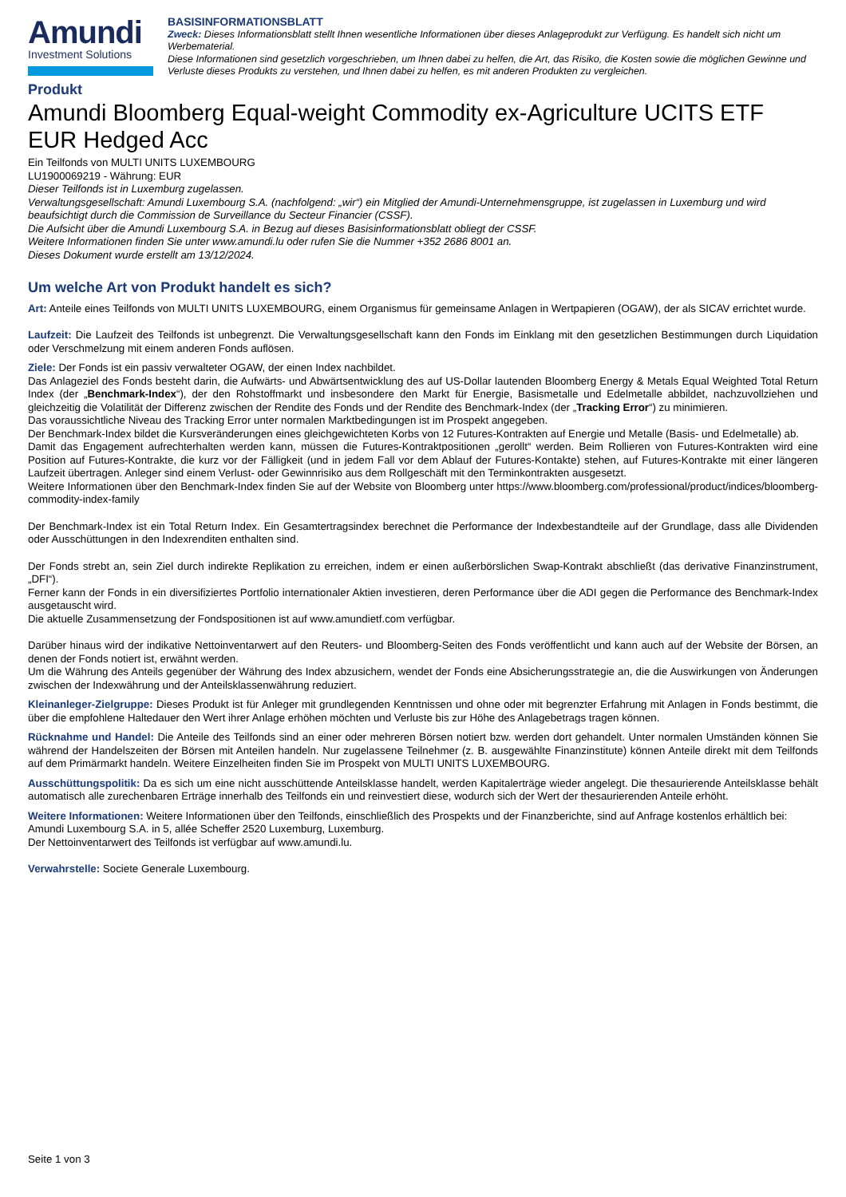Amundi
Investment Solutions
BASISINFORMATIONSBLATT
Zweck: Dieses Informationsblatt stellt Ihnen wesentliche Informationen über dieses Anlageprodukt zur Verfügung. Es handelt sich nicht um Werbematerial.
Diese Informationen sind gesetzlich vorgeschrieben, um Ihnen dabei zu helfen, die Art, das Risiko, die Kosten sowie die möglichen Gewinne und Verluste dieses Produkts zu verstehen, und Ihnen dabei zu helfen, es mit anderen Produkten zu vergleichen.
Produkt
Amundi Bloomberg Equal-weight Commodity ex-Agriculture UCITS ETF EUR Hedged Acc
Ein Teilfonds von MULTI UNITS LUXEMBOURG
LU1900069219 - Währung: EUR
Dieser Teilfonds ist in Luxemburg zugelassen.
Verwaltungsgesellschaft: Amundi Luxembourg S.A. (nachfolgend: „wir“) ein Mitglied der Amundi-Unternehmensgruppe, ist zugelassen in Luxemburg und wird beaufsichtigt durch die Commission de Surveillance du Secteur Financier (CSSF).
Die Aufsicht über die Amundi Luxembourg S.A. in Bezug auf dieses Basisinformationsblatt obliegt der CSSF.
Weitere Informationen finden Sie unter www.amundi.lu oder rufen Sie die Nummer +352 2686 8001 an.
Dieses Dokument wurde erstellt am 13/12/2024.
Um welche Art von Produkt handelt es sich?
Art: Anteile eines Teilfonds von MULTI UNITS LUXEMBOURG, einem Organismus für gemeinsame Anlagen in Wertpapieren (OGAW), der als SICAV errichtet wurde.
Laufzeit: Die Laufzeit des Teilfonds ist unbegrenzt. Die Verwaltungsgesellschaft kann den Fonds im Einklang mit den gesetzlichen Bestimmungen durch Liquidation oder Verschmelzung mit einem anderen Fonds auflösen.
Ziele: Der Fonds ist ein passiv verwalteter OGAW, der einen Index nachbildet.
Das Anlageziel des Fonds besteht darin, die Aufwärts- und Abwärtsentwicklung des auf US-Dollar lautenden Bloomberg Energy & Metals Equal Weighted Total Return Index (der „Benchmark-Index“), der den Rohstoffmarkt und insbesondere den Markt für Energie, Basismetalle und Edelmetalle abbildet, nachzuvollziehen und gleichzeitig die Volatilität der Differenz zwischen der Rendite des Fonds und der Rendite des Benchmark-Index (der „Tracking Error“) zu minimieren.
Das voraussichtliche Niveau des Tracking Error unter normalen Marktbedingungen ist im Prospekt angegeben.
Der Benchmark-Index bildet die Kursveränderungen eines gleichgewichteten Korbs von 12 Futures-Kontrakten auf Energie und Metalle (Basis- und Edelmetalle) ab.
Damit das Engagement aufrechterhalten werden kann, müssen die Futures-Kontraktpositionen „gerollt“ werden. Beim Rollieren von Futures-Kontrakten wird eine Position auf Futures-Kontrakte, die kurz vor der Fälligkeit (und in jedem Fall vor dem Ablauf der Futures-Kontakte) stehen, auf Futures-Kontrakte mit einer längeren Laufzeit übertragen. Anleger sind einem Verlust- oder Gewinnrisiko aus dem Rollgeschäft mit den Terminkontrakten ausgesetzt.
Weitere Informationen über den Benchmark-Index finden Sie auf der Website von Bloomberg unter https://www.bloomberg.com/professional/product/indices/bloomberg-commodity-index-family
Der Benchmark-Index ist ein Total Return Index. Ein Gesamtertragsindex berechnet die Performance der Indexbestandteile auf der Grundlage, dass alle Dividenden oder Ausschüttungen in den Indexrenditen enthalten sind.
Der Fonds strebt an, sein Ziel durch indirekte Replikation zu erreichen, indem er einen außerbörslichen Swap-Kontrakt abschließt (das derivative Finanzinstrument, „DFI“).
Ferner kann der Fonds in ein diversifiziertes Portfolio internationaler Aktien investieren, deren Performance über die ADI gegen die Performance des Benchmark-Index ausgetauscht wird.
Die aktuelle Zusammensetzung der Fondspositionen ist auf www.amundietf.com verfügbar.
Darüber hinaus wird der indikative Nettoinventarwert auf den Reuters- und Bloomberg-Seiten des Fonds veröffentlicht und kann auch auf der Website der Börsen, an denen der Fonds notiert ist, erwähnt werden.
Um die Währung des Anteils gegenüber der Währung des Index abzusichern, wendet der Fonds eine Absicherungsstrategie an, die die Auswirkungen von Änderungen zwischen der Indexwährung und der Anteilsklassenwährung reduziert.
Kleinanleger-Zielgruppe: Dieses Produkt ist für Anleger mit grundlegenden Kenntnissen und ohne oder mit begrenzter Erfahrung mit Anlagen in Fonds bestimmt, die über die empfohlene Haltedauer den Wert ihrer Anlage erhöhen möchten und Verluste bis zur Höhe des Anlagebetrags tragen können.
Rücknahme und Handel: Die Anteile des Teilfonds sind an einer oder mehreren Börsen notiert bzw. werden dort gehandelt. Unter normalen Umständen können Sie während der Handelszeiten der Börsen mit Anteilen handeln. Nur zugelassene Teilnehmer (z. B. ausgewählte Finanzinstitute) können Anteile direkt mit dem Teilfonds auf dem Primärmarkt handeln. Weitere Einzelheiten finden Sie im Prospekt von MULTI UNITS LUXEMBOURG.
Ausschüttungspolitik: Da es sich um eine nicht ausschüttende Anteilsklasse handelt, werden Kapitalerträge wieder angelegt. Die thesaurierende Anteilsklasse behält automatisch alle zurechenbaren Erträge innerhalb des Teilfonds ein und reinvestiert diese, wodurch sich der Wert der thesaurierenden Anteile erhöht.
Weitere Informationen: Weitere Informationen über den Teilfonds, einschließlich des Prospekts und der Finanzberichte, sind auf Anfrage kostenlos erhältlich bei: Amundi Luxembourg S.A. in 5, allée Scheffer 2520 Luxemburg, Luxemburg.
Der Nettoinventarwert des Teilfonds ist verfügbar auf www.amundi.lu.
Verwahrstelle: Societe Generale Luxembourg.
Seite 1 von 3